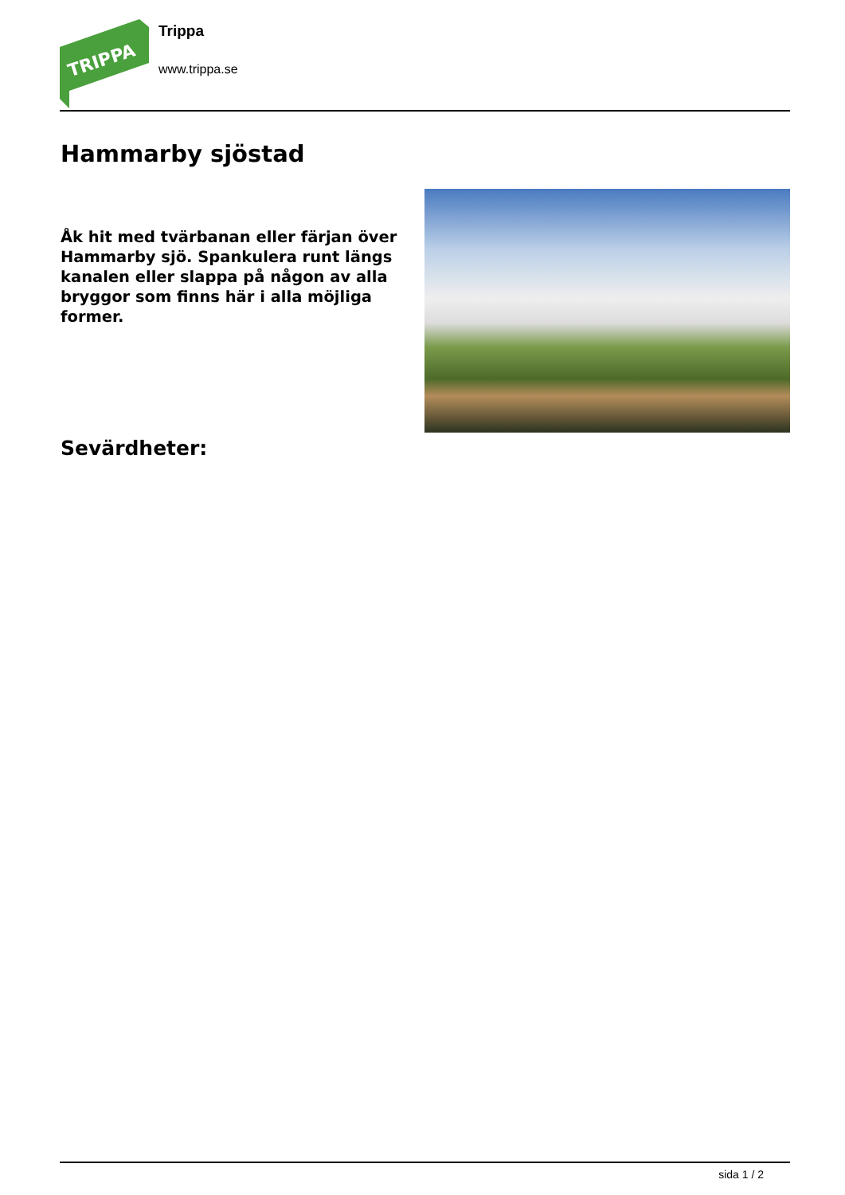TRIPPA
Trippa
www.trippa.se
Hammarby sjöstad
Åk hit med tvärbanan eller färjan över Hammarby sjö. Spankulera runt längs kanalen eller slappa på någon av alla bryggor som finns här i alla möjliga former.
Sevärdheter:
sida 1 / 2